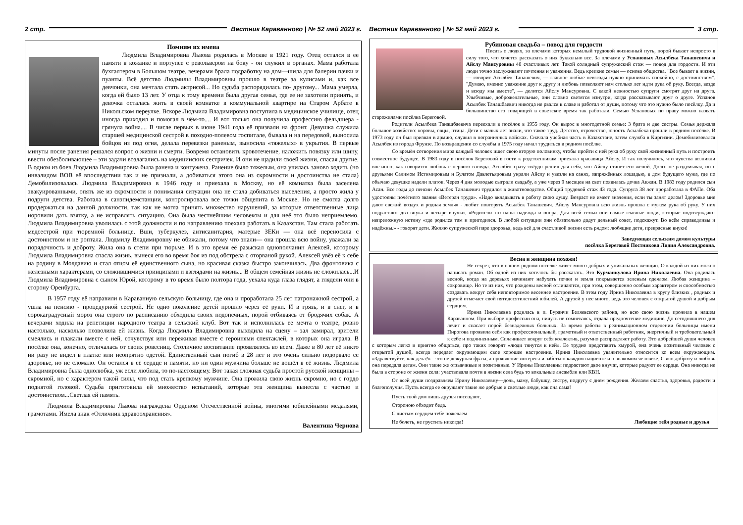2 стр. Вестник Караванного | № 52 май 2023 г.
Помним их имена
Людмила Владимировна Львова родилась в Москве в 1921 году. Отец остался в ее памяти в кожанке и портупее с револьвером на боку - он служил в органах. Мама работала бухгалтером в Большом театре, вечерами брала подработку на дом—шила для балерин пачки и пуанты. Всё детство Людмилы Владимировны прошло в театре за кулисами и, как все девчонки, она мечтала стать актрисой... Но судьба распорядилась по- другому... Мама умерла, когда ей было 13 лет. У отца к тому времени была другая семья, где ее не захотели принять, и девочка осталась жить в своей комнатке в коммунальной квартире на Старом Арбате в Никольском переулке. Вскоре Людмила Владимировна поступила в медицинское училище, отец иногда приходил и помогал в чём-то.... И вот только она получила профессию фельдшера - грянула война.... В числе первых в июне 1941 года её призвали на фронт. Девушка служила старшей медицинской сестрой в походно-полевом госпитале, бывала и на передовой, выносила бойцов из под огня, делала перевязки раненым, выносила «тяжелых» в укрытия. В первые минуты после ранения решался вопрос о жизни и смерти. Вовремя остановить кровотечение, наложить повязку или шину, ввести обезболивающее – эти задачи возлагались на медицинских сестричек. И они не щадили своей жизни, спасая другие. В одном из боев Людмила Владимировна была ранена и контужена. Ранение было тяжелым, она училась заново ходить (но инвалидом ВОВ её впоследствии так и не признали, а добиваться этого она из скромности и достоинства не стала) Демобилизовалась Людмила Владимировна в 1946 году и приехала в Москву, но её комнатка была заселена эвакуированными, опять же из скромности и понимания ситуации она не стала добиваться выселения, а просто жила у подруги детства. Работала в санэпидемстанции, контролировала все точки общепита в Москве. Но не смогла долго продержаться на данной должности, так как не могла принять множество нарушений, за которые ответственные лица норовили дать взятку, а не исправлять ситуацию. Она была честнейшим человеком и для неё это было неприемлемо. Людмила Владимировна уволилась с этой должности и по направлению поехала работать в Казахстан. Там стала работать медсестрой при тюремной больнице. Вши, туберкулез, антисанитария, матерые ЗЕКи — она всё переносила с достоинством и не роптала. Людмилу Владимировну не обижали, потому что знали— она прошла всю войну, уважали за порядочность и доброту. Жила она в степи при тюрьме. И в это время её разыскал однополчанин Алексей, которому Людмила Владимировна спасла жизнь, вынеся его во время боя из под обстрела с оторваной рукой. Алексей увёз её к себе на родину в Молдавию и стал отцом её единственного сына, но красивая сказка быстро закончилась. Два фронтовика с железными характерами, со сложившимися принципами и взглядами на жизнь... В общем семейная жизнь не сложилась...И Людмила Владимировна с сыном Юрой, которому в то время было полтора года, уехала куда глаза глядят, а глядели они в сторону Оренбурга.
В 1957 году её направили в Караванную сельскую больницу, где она и проработала 25 лет патронажной сестрой, а ушла на пенсию - процедурной сестрой. Не одно поколение детей прошло через её руки. И в грязь, и в снег, и в сорокаградусный мороз она строго по расписанию обходила своих подопечных, порой отбиваясь от бродячих собак. А вечерами ходила на репетиции народного театра в сельский клуб. Вот так и исполнилась ее мечта о театре, ровно настолько, насколько позволила ей жизнь. Когда Людмила Владимировна выходила на сцену – зал замирал, зрители смеялись и плакали вместе с ней, сочувствуя или переживая вместе с героинями спектаклей, в которых она играла. В посёлке она, конечно, отличалась от своих ровесниц. Столичное воспитание проявлялось во всем. Даже в 80 лет её никто ни разу не видел в платке или неопрятно одетой. Единственный сын погиб в 28 лет и это очень сильно подорвало ее здоровье, но не сломало. Он остался в её сердце и памяти, но ни один мужчина больше не вошёл в её жизнь. Людмила Владимировна была однолюбка, уж если любила, то по-настоящему. Вот такая сложная судьба простой русской женщины – скромной, но с характером такой силы, что под стать крепкому мужчине. Она прожила свою жизнь скромно, но с гордо поднятой головой. Судьба приготовила ей множество испытаний, которые эта женщина вынесла с частью и достоинством...Светлая ей память.
Людмила Владимировна Львова награждена Орденом Отечественной войны, многими юбилейными медалями, грамотами. Имела знак «Отличник здравоохранения».
Валентина Чернова
Вестник Караванного | № 52 май 2023 г. 3 стр.
Рубиновая свадьба – повод для гордости
Писать о людях, за плечами которых немалый трудовой жизненный путь, порой бывает непросто в силу того, что хочется рассказать о них буквально все. За плечами у Успановых Асылбека Танашевича и Айслу Мансуровны 40 счастливых лет. Такой солидный супружеский стаж — повод для гордости. И эти люди точно заслуживают почтения и уважения. Ведь крепкие семьи — основа общества. "Все бывает в жизни, — говорит Асылбек Танашевич, — главное любые невзгоды нужно принимать спокойно, с достоинством". "Думаю, именно уважение друг к другу и любовь позволяют нам столько лет идти рука об руку. Всегда, везде и всюду мы вместе", — делится Айслу Мансуровна. С какой нежностью супруги смотрят друг на друга. Улыбчивые, доброжелательные, они словно светятся изнутри, когда рассказывают друг о друге. Успанов Асылбек Танашбаевич никогда не рвался к славе и работал от души, потому что это нужно было посёлку. Да и большинство его товарищей в советское время так работали. Семью Успановых по праву можно назвать старожилами посёлка Береговой.
Родители Асылбека Танашбаевича переехали в посёлок в 1955 году. Он вырос в многодетной семье: 3 брата и две сестры. Семья держала большое хозяйство: коровы, овцы, птица. Дети с малых лет знали, что такое труд. Детство, отрочество, юность Асылбека прошли в родном посёлке. В 1973 году он был призван в армию, служил в пограничных войсках. Сначала учебная часть в Казахстане, затем служба в Киргизии. Демобилизовался Асылбек из города Фрунзе. По возвращении со службы в 1975 году начал трудиться в родном посёлке.
Со времён сотворения мира каждый человек ищет свою вторую половинку, чтобы пройти с ней рука об руку свой жизненный путь и построить совместное будущее. В 1983 году в посёлок Береговой в гости к родственникам приехала красавица Айслу. И так получилось, что чувства возникли внезапно, как говорится любовь с первого взгляда. Асылбек сразу твёрдо решил для себя, что Айслу станет его женой. Долго не раздумывая, он с друзьями Салимом Истимировым и Булатом Давлетьяровым украли Айслу и увезли на санях, запряжённых лошадью, в дом будущего мужа, где по обычаю девушке надели платок. Через 4 дня молодые сыграли свадьбу, а уже через 9 месяцев на свет появилась дочка Акжан. В 1983 году родился сын Асан. Все годы до пенсии Асылбек Танашевич трудился в животноводстве. Общий трудовой стаж 43 года. Супруга 38 лет проработала в ФАПе. Оба удостоены почётного звания «Ветеран труда». «Надо вкладывать в работу свою душу. Возраст не имеет значения, если ты занят делом! Здоровье мне дают свежий воздух и родная земля» - любит повторять Асылбек Танашевич. Айслу Мансуровна всю жизнь прошла с мужем рука об руку. У них подрастают два внука и четыре внучки. «Родители-это наша надежда и опора. Для всей семьи они самые главные люди, которые подтверждают непреложную истину «где родился там и пригодился. В любой ситуации они обязательно дадут дельный совет, подскажут. Во всём справедливы и надёжны.» - говорят дети. Жкляю супружеской паре здоровья, ведь всё для счастливой жизни есть рядом: любящие дети, прекрасные внуки!
Заведующая сельским домом культуры
посёлка Береговой Постникова Лидия Александровна.
Весна и женщина похожи!
Не секрет, что в нашем родном поселке живет много добрых и уникальных женщин. О каждой из них можно написать роман. Об одной из них хотелось бы рассказать. Это Курманкулова Ирина Николаевна. Она родилась весной, когда на деревьях начинают набухать почки и земля покрывается зеленым одеялом. Любая женщина – сокровище. Но те из них, что рождены весной отличаются, при этом, совершенно особым характером и способностью создавать вокруг себя неповторимое весеннее настроение. В этом году Ирина Николаевна в кругу близких , родных и друзей отмечает свой пятидесятилетний юбилей. А друзей у нее много, ведь это человек с открытой душой и добрым сердцем.
Ирина Николаевна родилась в п. Буранчи Беляевского района, но всю свою жизнь прожила в нашем Караванном. При выборе профессии она, ничуть не сомневаясь, отдала предпочтение медицине. До сегодняшнего дня лечит и спасает порой безнадежных больных. За время работы в реанимационном отделении больницы имени Пирогова проявила себя как профессиональный, грамотный и ответственный работник, энергичный и требовательный к себе и подчиненным. Сплачивает вокруг себя коллектив, разумно распределяет работу. Это добрейшей души человек с которым легко и приятно общаться, про таких говорят «люди тянутся к ней». Ее трудно представить хмурой, она очень позитивный человек с открытой душой, всегда передает окружающим свое хорошее настроение. Ирина Николаевна уважительно относится ко всем окружающим. «Здравствуйте, как дела?» - это не дежурная фраза, а проявление интереса и заботы о каждом пациенте и о знакомом человеке. Свою доброту и любовь она передала детям. Они такие же отзывчивые и позитивные. У Ирины Николаевны подрастают двое внучат, которые радуют ее сердце. Она никогда не была в стороне от жизни села: участвовала почти в жизни села будь то вокальные ансамбли или КВН.
От всей души поздравляем Ирину Николаевну—дочь, маму, бабушку, сестру, подругу с днем рождения. Желаем счастья, здоровья, радости и благополучия. Пусть всегда ее окружают такие же добрые и светлые люди, как она сама!
Пусть твой дом лишь друзья посещают,
Стороною обходит беда.
С чистым сердцем тебе пожелаем
Не болеть, не грустить никогда! Любящие тебя родные и друзья